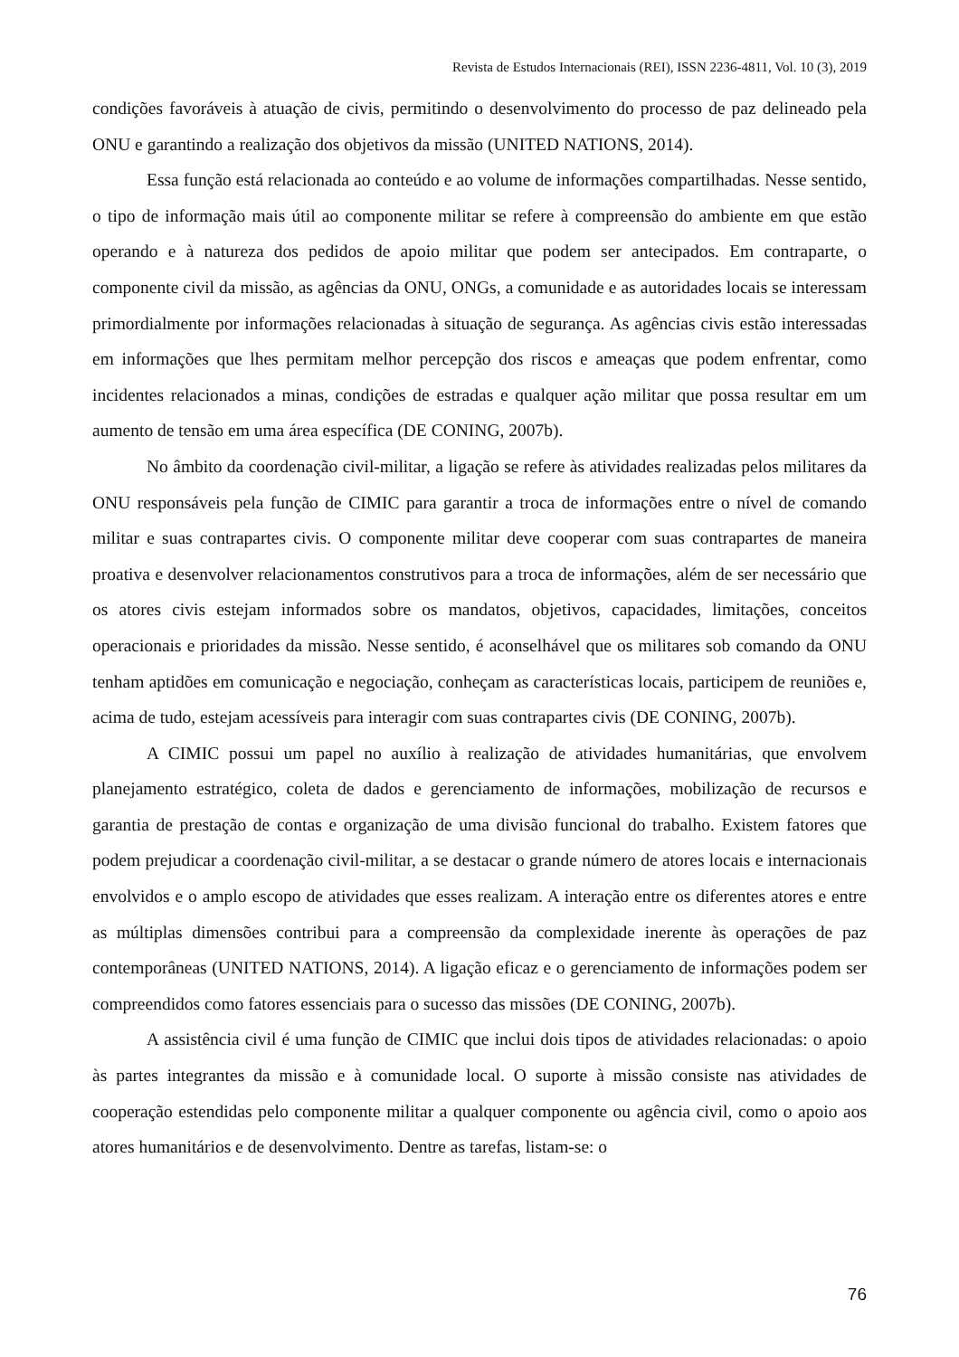Revista de Estudos Internacionais (REI), ISSN 2236-4811, Vol. 10 (3), 2019
condições favoráveis à atuação de civis, permitindo o desenvolvimento do processo de paz delineado pela ONU e garantindo a realização dos objetivos da missão (UNITED NATIONS, 2014).
Essa função está relacionada ao conteúdo e ao volume de informações compartilhadas. Nesse sentido, o tipo de informação mais útil ao componente militar se refere à compreensão do ambiente em que estão operando e à natureza dos pedidos de apoio militar que podem ser antecipados. Em contraparte, o componente civil da missão, as agências da ONU, ONGs, a comunidade e as autoridades locais se interessam primordialmente por informações relacionadas à situação de segurança. As agências civis estão interessadas em informações que lhes permitam melhor percepção dos riscos e ameaças que podem enfrentar, como incidentes relacionados a minas, condições de estradas e qualquer ação militar que possa resultar em um aumento de tensão em uma área específica (DE CONING, 2007b).
No âmbito da coordenação civil-militar, a ligação se refere às atividades realizadas pelos militares da ONU responsáveis pela função de CIMIC para garantir a troca de informações entre o nível de comando militar e suas contrapartes civis. O componente militar deve cooperar com suas contrapartes de maneira proativa e desenvolver relacionamentos construtivos para a troca de informações, além de ser necessário que os atores civis estejam informados sobre os mandatos, objetivos, capacidades, limitações, conceitos operacionais e prioridades da missão. Nesse sentido, é aconselhável que os militares sob comando da ONU tenham aptidões em comunicação e negociação, conheçam as características locais, participem de reuniões e, acima de tudo, estejam acessíveis para interagir com suas contrapartes civis (DE CONING, 2007b).
A CIMIC possui um papel no auxílio à realização de atividades humanitárias, que envolvem planejamento estratégico, coleta de dados e gerenciamento de informações, mobilização de recursos e garantia de prestação de contas e organização de uma divisão funcional do trabalho. Existem fatores que podem prejudicar a coordenação civil-militar, a se destacar o grande número de atores locais e internacionais envolvidos e o amplo escopo de atividades que esses realizam. A interação entre os diferentes atores e entre as múltiplas dimensões contribui para a compreensão da complexidade inerente às operações de paz contemporâneas (UNITED NATIONS, 2014). A ligação eficaz e o gerenciamento de informações podem ser compreendidos como fatores essenciais para o sucesso das missões (DE CONING, 2007b).
A assistência civil é uma função de CIMIC que inclui dois tipos de atividades relacionadas: o apoio às partes integrantes da missão e à comunidade local. O suporte à missão consiste nas atividades de cooperação estendidas pelo componente militar a qualquer componente ou agência civil, como o apoio aos atores humanitários e de desenvolvimento. Dentre as tarefas, listam-se: o
76